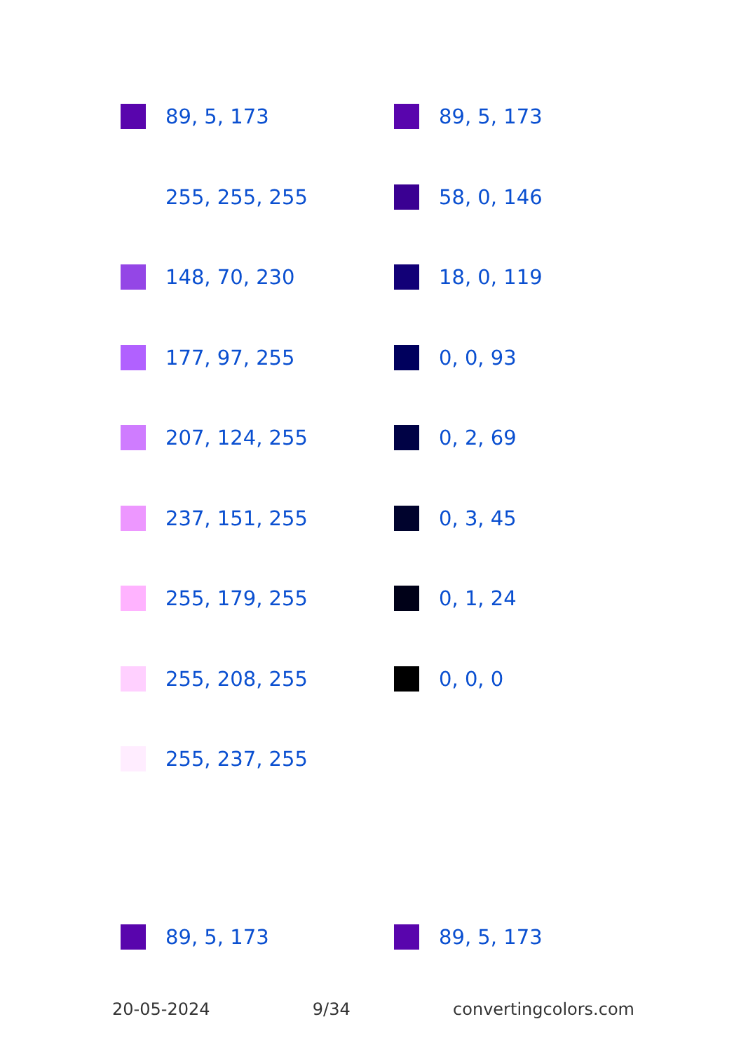89, 5, 173
255, 255, 255
148, 70, 230
177, 97, 255
207, 124, 255
237, 151, 255
255, 179, 255
255, 208, 255
255, 237, 255
89, 5, 173
58, 0, 146
18, 0, 119
0, 0, 93
0, 2, 69
0, 3, 45
0, 1, 24
0, 0, 0
89, 5, 173 89, 5, 173
20-05-2024 9/34 convertingcolors.com